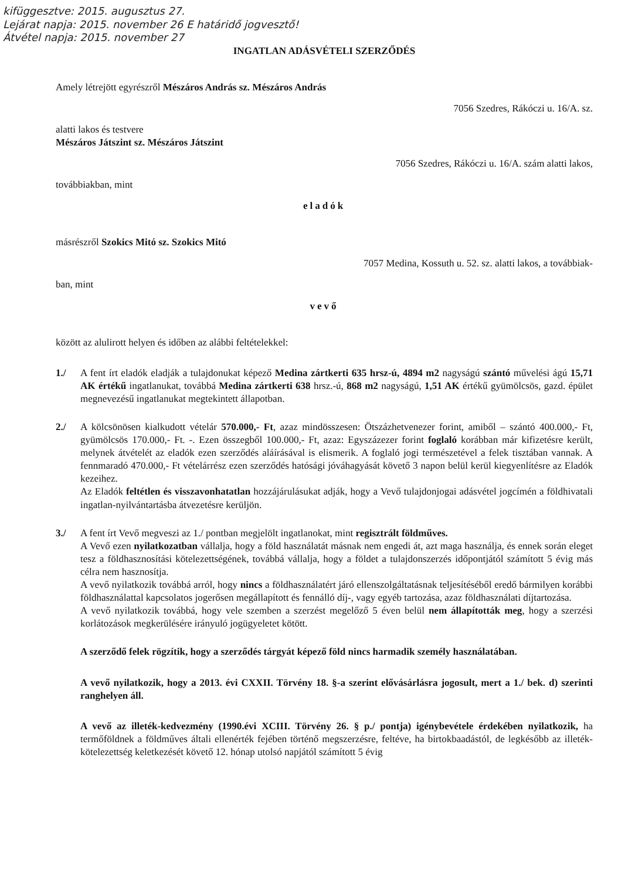kifüggesztve: 2015. augusztus 27.
Lejárat napja: 2015. november 26 E határidő jogvesztő!
Átvétel napja: 2015. november 27
INGATLAN ADÁSVÉTELI SZERZŐDÉS
Amely létrejött egyrészről Mészáros András sz. Mészáros András
7056 Szedres, Rákóczi u. 16/A. sz.
alatti lakos és testvere
Mészáros Játszint sz. Mészáros Játszint
7056 Szedres, Rákóczi u. 16/A. szám alatti lakos,
továbbiakban, mint
eladók
másrészről Szokics Mitó sz. Szokics Mitó
7057 Medina, Kossuth u. 52. sz. alatti lakos, a továbbiak-
ban, mint
vevő
között az alulirott helyen és időben az alábbi feltételekkel:
1./ A fent írt eladók eladják a tulajdonukat képező Medina zártkerti 635 hrsz-ú, 4894 m2 nagyságú szántó művelési ágú 15,71 AK értékű ingatlanukat, továbbá Medina zártkerti 638 hrsz.-ú, 868 m2 nagyságú, 1,51 AK értékű gyümölcsös, gazd. épület megnevezésű ingatlanukat megtekintett állapotban.
2./ A kölcsönösen kialkudott vételár 570.000,- Ft, azaz mindösszesen: Ötszázhetvenezer forint, amiből – szántó 400.000,- Ft, gyümölcsös 170.000,- Ft. -. Ezen összegből 100.000,- Ft, azaz: Egyszázezer forint foglaló korábban már kifizetésre került, melynek átvételét az eladók ezen szerződés aláírásával is elismerik. A foglaló jogi természetével a felek tisztában vannak. A fennmaradó 470.000,- Ft vételárrész ezen szerződés hatósági jóváhagyását követő 3 napon belül kerül kiegyenlítésre az Eladók kezeihez.
Az Eladók feltétlen és visszavonhatatlan hozzájárulásukat adják, hogy a Vevő tulajdonjogai adásvétel jogcímén a földhivatali ingatlan-nyilvántartásba átvezetésre kerüljön.
3./ A fent írt Vevő megveszi az 1./ pontban megjelölt ingatlanokat, mint regisztrált földműves.
A Vevő ezen nyilatkozatban vállalja, hogy a föld használatát másnak nem engedi át, azt maga használja, és ennek során eleget tesz a földhasznosítási kötelezettségének, továbbá vállalja, hogy a földet a tulajdonszerzés időpontjától számított 5 évig más célra nem hasznosítja.
A vevő nyilatkozik továbbá arról, hogy nincs a földhasználatért járó ellenszolgáltatásnak teljesítéséből eredő bármilyen korábbi földhasználattal kapcsolatos jogerősen megállapított és fennálló díj-, vagy egyéb tartozása, azaz földhasználati díjtartozása.
A vevő nyilatkozik továbbá, hogy vele szemben a szerzést megelőző 5 éven belül nem állapították meg, hogy a szerzési korlátozások megkerülésére irányuló jogügyeletet kötött.
A szerződő felek rögzítik, hogy a szerződés tárgyát képező föld nincs harmadik személy használatában.
A vevő nyilatkozik, hogy a 2013. évi CXXII. Törvény 18. §-a szerint elővásárlásra jogosult, mert a 1./ bek. d) szerinti ranghelyen áll.
A vevő az illeték-kedvezmény (1990.évi XCIII. Törvény 26. § p./ pontja) igénybevétele érdekében nyilatkozik, ha termőföldnek a földműves általi ellenérték fejében történő megszerzésre, feltéve, ha birtokbaadástól, de legkésőbb az illeték-kötelezettség keletkezését követő 12. hónap utolsó napjától számított 5 évig